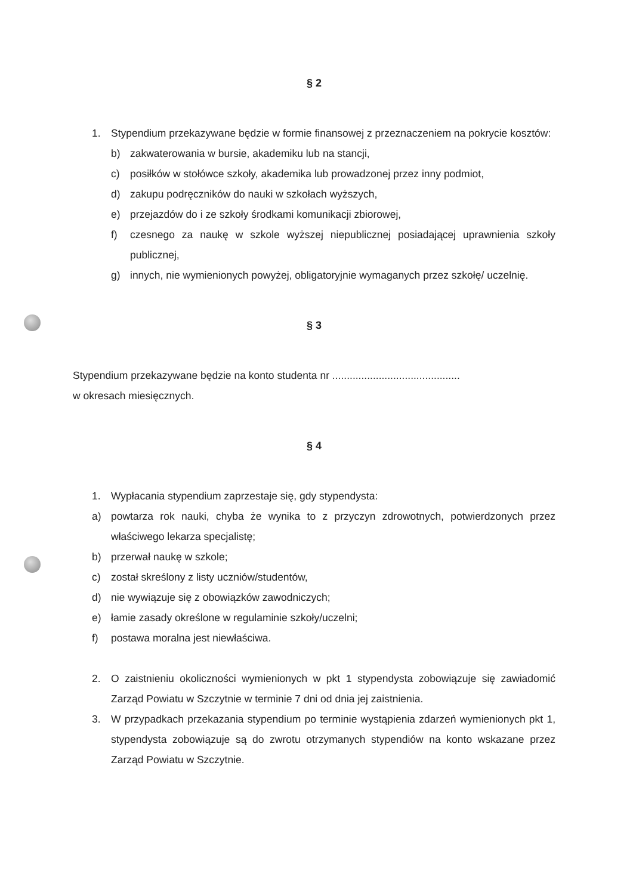§ 2
1. Stypendium przekazywane będzie w formie finansowej z przeznaczeniem na pokrycie kosztów:
b) zakwaterowania w bursie, akademiku lub na stancji,
c) posiłków w stołówce szkoły, akademika lub prowadzonej przez inny podmiot,
d) zakupu podręczników do nauki w szkołach wyższych,
e) przejazdów do i ze szkoły środkami komunikacji zbiorowej,
f) czesnego za naukę w szkole wyższej niepublicznej posiadającej uprawnienia szkoły publicznej,
g) innych, nie wymienionych powyżej, obligatoryjnie wymaganych przez szkołę/ uczelnię.
§ 3
Stypendium przekazywane będzie na konto studenta nr ............................................
w okresach miesięcznych.
§ 4
1. Wypłacania stypendium zaprzestaje się, gdy stypendysta:
a) powtarza rok nauki, chyba że wynika to z przyczyn zdrowotnych, potwierdzonych przez właściwego lekarza specjalistę;
b) przerwał naukę w szkole;
c) został skreślony z listy uczniów/studentów,
d) nie wywiązuje się z obowiązków zawodniczych;
e) łamie zasady określone w regulaminie szkoły/uczelni;
f) postawa moralna jest niewłaściwa.
2. O zaistnieniu okoliczności wymienionych w pkt 1 stypendysta zobowiązuje się zawiadomić Zarząd Powiatu w Szczytnie w terminie 7 dni od dnia jej zaistnienia.
3. W przypadkach przekazania stypendium po terminie wystąpienia zdarzeń wymienionych pkt 1, stypendysta zobowiązuje są do zwrotu otrzymanych stypendiów na konto wskazane przez Zarząd Powiatu w Szczytnie.